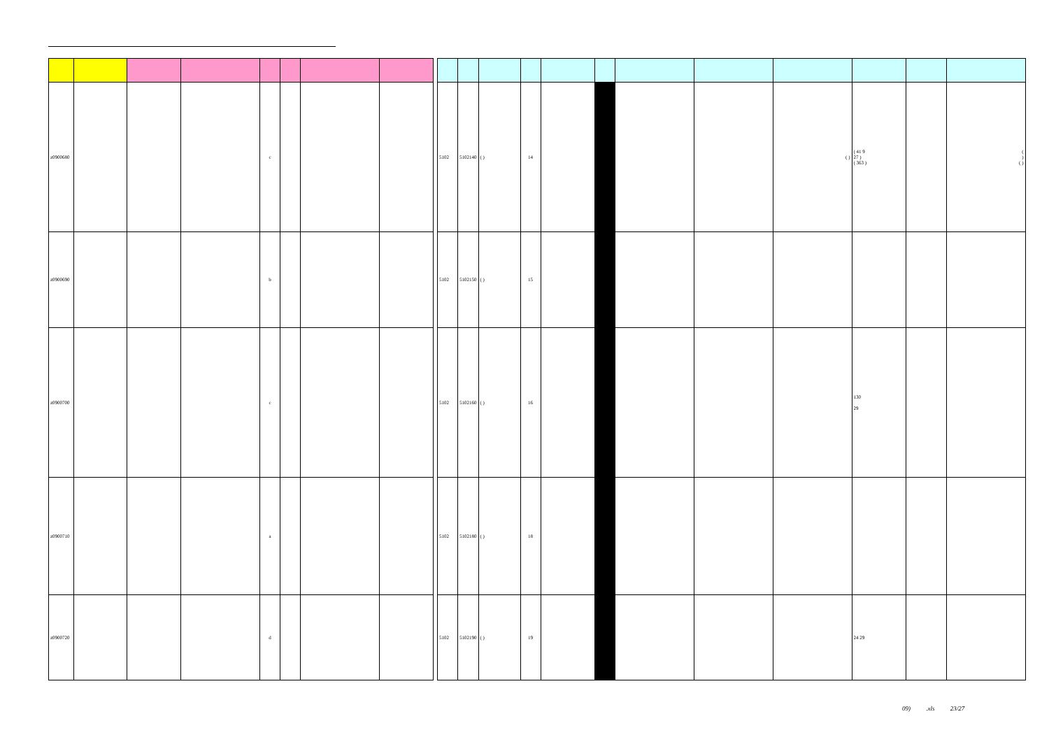| z0900680 | | | | c | | | |
| z0900690 | | | | b | | | |
| z0900700 | | | | c | | | |
| z0900710 | | | | a | | | |
| z0900720 | | | | d | | | |
| 5102 | 5102140 | ( ) | 14 | | | | | ( ) | ( 41 9 27 ) ( 363 ) | | ( ) ( ) |
| 5102 | 5102150 | ( ) | 15 | | | | | | | | |
| 5102 | 5102160 | ( ) | 16 | | | | | | 130 29 | | |
| 5102 | 5102180 | ( ) | 18 | | | | | | | | |
| 5102 | 5102190 | ( ) | 19 | | | | | | 24 29 | | |
09) .xls 23/27